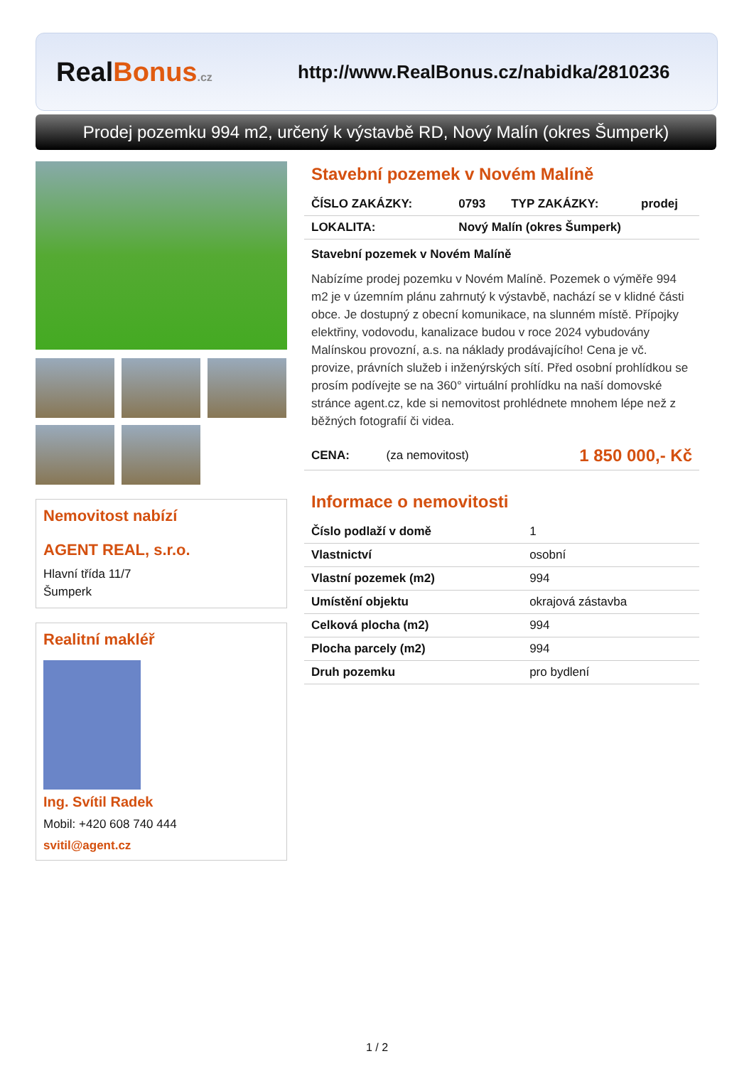RealBonus.cz
http://www.RealBonus.cz/nabidka/2810236
Prodej pozemku 994 m2, určený k výstavbě RD, Nový Malín (okres Šumperk)
Nemovitost nabízí
AGENT REAL, s.r.o.
Hlavní třída 11/7
Šumperk
Realitní makléř
Ing. Svítil Radek
Mobil: +420 608 740 444
svitil@agent.cz
Stavební pozemek v Novém Malíně
| ČÍSLO ZAKÁZKY: | 0793 | TYP ZAKÁZKY: | prodej |
| LOKALITA: | Nový Malín (okres Šumperk) | | |
Stavební pozemek v Novém Malíně
Nabízíme prodej pozemku v Novém Malíně. Pozemek o výměře 994 m2 je v územním plánu zahrnutý k výstavbě, nachází se v klidné části obce. Je dostupný z obecní komunikace, na slunném místě. Přípojky elektřiny, vodovodu, kanalizace budou v roce 2024 vybudovány Malínskou provozní, a.s. na náklady prodávajícího! Cena je vč. provize, právních služeb i inženýrských sítí. Před osobní prohlídkou se prosím podívejte se na 360° virtuální prohlídku na naší domovské stránce agent.cz, kde si nemovitost prohlédnete mnohem lépe než z běžných fotografií či videa.
| CENA: | (za nemovitost) | 1 850 000,- Kč |
Informace o nemovitosti
| Číslo podlaží v domě | 1 |
| Vlastnictví | osobní |
| Vlastní pozemek (m2) | 994 |
| Umístění objektu | okrajová zástavba |
| Celková plocha (m2) | 994 |
| Plocha parcely (m2) | 994 |
| Druh pozemku | pro bydlení |
1 / 2